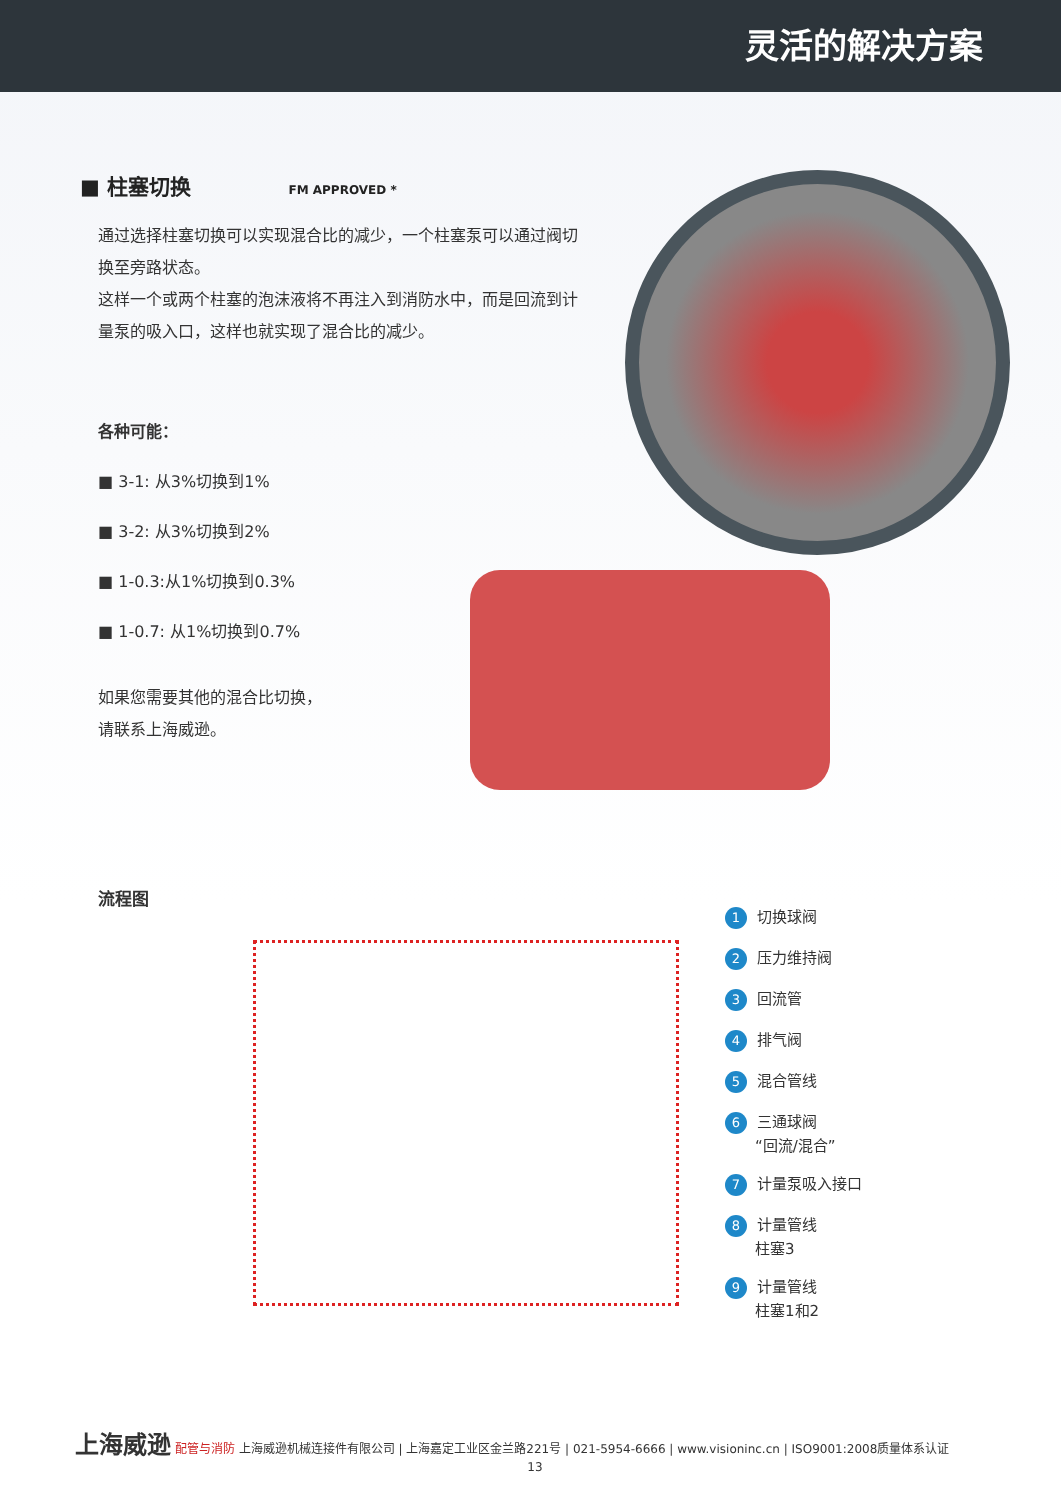灵活的解决方案
■ 柱塞切换 FM APPROVED *
通过选择柱塞切换可以实现混合比的减少，一个柱塞泵可以通过阀切换至旁路状态。
这样一个或两个柱塞的泡沫液将不再注入到消防水中，而是回流到计量泵的吸入口，这样也就实现了混合比的减少。
各种可能：
■ 3-1: 从3%切换到1%
■ 3-2: 从3%切换到2%
■ 1-0.3:从1%切换到0.3%
■ 1-0.7: 从1%切换到0.7%
如果您需要其他的混合比切换，
请联系上海威逊。
流程图
1 切换球阀
2 压力维持阀
3 回流管
4 排气阀
5 混合管线
6 三通球阀
　　“回流/混合”
7 计量泵吸入接口
8 计量管线
　　柱塞3
9 计量管线
　　柱塞1和2
上海威逊 配管与消防 上海威逊机械连接件有限公司 | 上海嘉定工业区金兰路221号 | 021-5954-6666 | www.visioninc.cn | ISO9001:2008质量体系认证
13